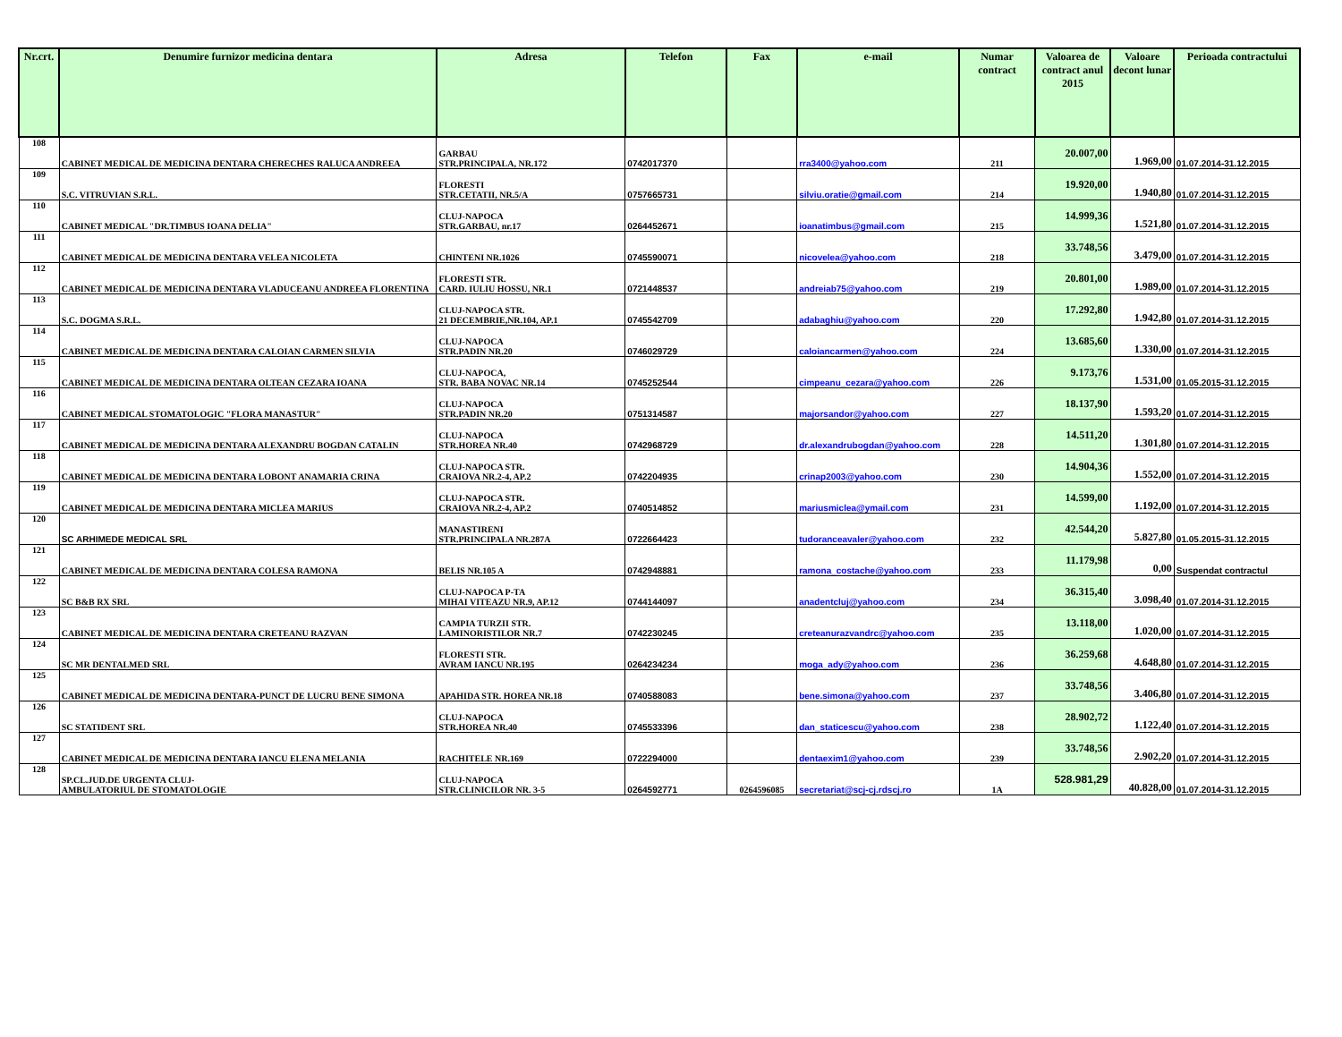| Nr.crt. | Denumire furnizor medicina dentara | Adresa | Telefon | Fax | e-mail | Numar contract | Valoarea de contract anul 2015 | Valoare decont lunar | Perioada contractului |
| --- | --- | --- | --- | --- | --- | --- | --- | --- | --- |
| 108 | CABINET MEDICAL DE MEDICINA DENTARA CHERECHES RALUCA ANDREEA | GARBAU STR.PRINCIPALA, NR.172 | 0742017370 | | rra3400@yahoo.com | 211 | 20.007,00 | 1.969,00 | 01.07.2014-31.12.2015 |
| 109 | S.C. VITRUVIAN S.R.L. | FLORESTI STR.CETATII, NR.5/A | 0757665731 | | silviu.oratie@gmail.com | 214 | 19.920,00 | 1.940,80 | 01.07.2014-31.12.2015 |
| 110 | CABINET MEDICAL "DR.TIMBUS IOANA DELIA" | CLUJ-NAPOCA STR.GARBAU, nr.17 | 0264452671 | | ioanatimbus@gmail.com | 215 | 14.999,36 | 1.521,80 | 01.07.2014-31.12.2015 |
| 111 | CABINET MEDICAL DE MEDICINA DENTARA VELEA NICOLETA | CHINTENI NR.1026 | 0745590071 | | nicovelea@yahoo.com | 218 | 33.748,56 | 3.479,00 | 01.07.2014-31.12.2015 |
| 112 | CABINET MEDICAL DE MEDICINA DENTARA VLADUCEANU ANDREEA FLORENTINA | FLORESTI STR. CARD. IULIU HOSSU, NR.1 | 0721448537 | | andreiab75@yahoo.com | 219 | 20.801,00 | 1.989,00 | 01.07.2014-31.12.2015 |
| 113 | S.C. DOGMA S.R.L. | CLUJ-NAPOCA STR. 21 DECEMBRIE,NR.104, AP.1 | 0745542709 | | adabaghiu@yahoo.com | 220 | 17.292,80 | 1.942,80 | 01.07.2014-31.12.2015 |
| 114 | CABINET MEDICAL DE MEDICINA DENTARA CALOIAN CARMEN SILVIA | CLUJ-NAPOCA STR.PADIN NR.20 | 0746029729 | | caloiancarmen@yahoo.com | 224 | 13.685,60 | 1.330,00 | 01.07.2014-31.12.2015 |
| 115 | CABINET MEDICAL DE MEDICINA DENTARA OLTEAN CEZARA IOANA | CLUJ-NAPOCA, STR. BABA NOVAC NR.14 | 0745252544 | | cimpeanu_cezara@yahoo.com | 226 | 9.173,76 | 1.531,00 | 01.05.2015-31.12.2015 |
| 116 | CABINET MEDICAL STOMATOLOGIC "FLORA MANASTUR" | CLUJ-NAPOCA STR.PADIN NR.20 | 0751314587 | | majorsandor@yahoo.com | 227 | 18.137,90 | 1.593,20 | 01.07.2014-31.12.2015 |
| 117 | CABINET MEDICAL DE MEDICINA DENTARA ALEXANDRU BOGDAN CATALIN | CLUJ-NAPOCA STR.HOREA NR.40 | 0742968729 | | dr.alexandrubogdan@yahoo.com | 228 | 14.511,20 | 1.301,80 | 01.07.2014-31.12.2015 |
| 118 | CABINET MEDICAL DE MEDICINA DENTARA LOBONT ANAMARIA CRINA | CLUJ-NAPOCA STR. CRAIOVA NR.2-4, AP.2 | 0742204935 | | crinap2003@yahoo.com | 230 | 14.904,36 | 1.552,00 | 01.07.2014-31.12.2015 |
| 119 | CABINET MEDICAL DE MEDICINA DENTARA MICLEA MARIUS | CLUJ-NAPOCA STR. CRAIOVA NR.2-4, AP.2 | 0740514852 | | mariusmiclea@ymail.com | 231 | 14.599,00 | 1.192,00 | 01.07.2014-31.12.2015 |
| 120 | SC ARHIMEDE MEDICAL SRL | MANASTIRENI STR.PRINCIPALA NR.287A | 0722664423 | | tudoranceavaler@yahoo.com | 232 | 42.544,20 | 5.827,80 | 01.05.2015-31.12.2015 |
| 121 | CABINET MEDICAL DE MEDICINA DENTARA COLESA RAMONA | BELIS NR.105 A | 0742948881 | | ramona_costache@yahoo.com | 233 | 11.179,98 | 0,00 | Suspendat contractul |
| 122 | SC B&B RX SRL | CLUJ-NAPOCA P-TA MIHAI VITEAZU NR.9, AP.12 | 0744144097 | | anadentcluj@yahoo.com | 234 | 36.315,40 | 3.098,40 | 01.07.2014-31.12.2015 |
| 123 | CABINET MEDICAL DE MEDICINA DENTARA CRETEANU RAZVAN | CAMPIA TURZII STR. LAMINORISTILOR NR.7 | 0742230245 | | creteanurazvandrc@yahoo.com | 235 | 13.118,00 | 1.020,00 | 01.07.2014-31.12.2015 |
| 124 | SC MR DENTALMED SRL | FLORESTI STR. AVRAM IANCU NR.195 | 0264234234 | | moga_ady@yahoo.com | 236 | 36.259,68 | 4.648,80 | 01.07.2014-31.12.2015 |
| 125 | CABINET MEDICAL DE MEDICINA DENTARA-PUNCT DE LUCRU BENE SIMONA | APAHIDA STR. HOREA NR.18 | 0740588083 | | bene.simona@yahoo.com | 237 | 33.748,56 | 3.406,80 | 01.07.2014-31.12.2015 |
| 126 | SC STATIDENT SRL | CLUJ-NAPOCA STR.HOREA NR.40 | 0745533396 | | dan_staticescu@yahoo.com | 238 | 28.902,72 | 1.122,40 | 01.07.2014-31.12.2015 |
| 127 | CABINET MEDICAL DE MEDICINA DENTARA IANCU ELENA MELANIA | RACHITELE NR.169 | 0722294000 | | dentaexim1@yahoo.com | 239 | 33.748,56 | 2.902,20 | 01.07.2014-31.12.2015 |
| 128 | SP.CL.JUD.DE URGENTA CLUJ- AMBULATORIUL DE STOMATOLOGIE | CLUJ-NAPOCA STR.CLINICILOR NR. 3-5 | 0264592771 | 0264596085 | secretariat@scj-cj.rdscj.ro | 1A | 528.981,29 | 40.828,00 | 01.07.2014-31.12.2015 |